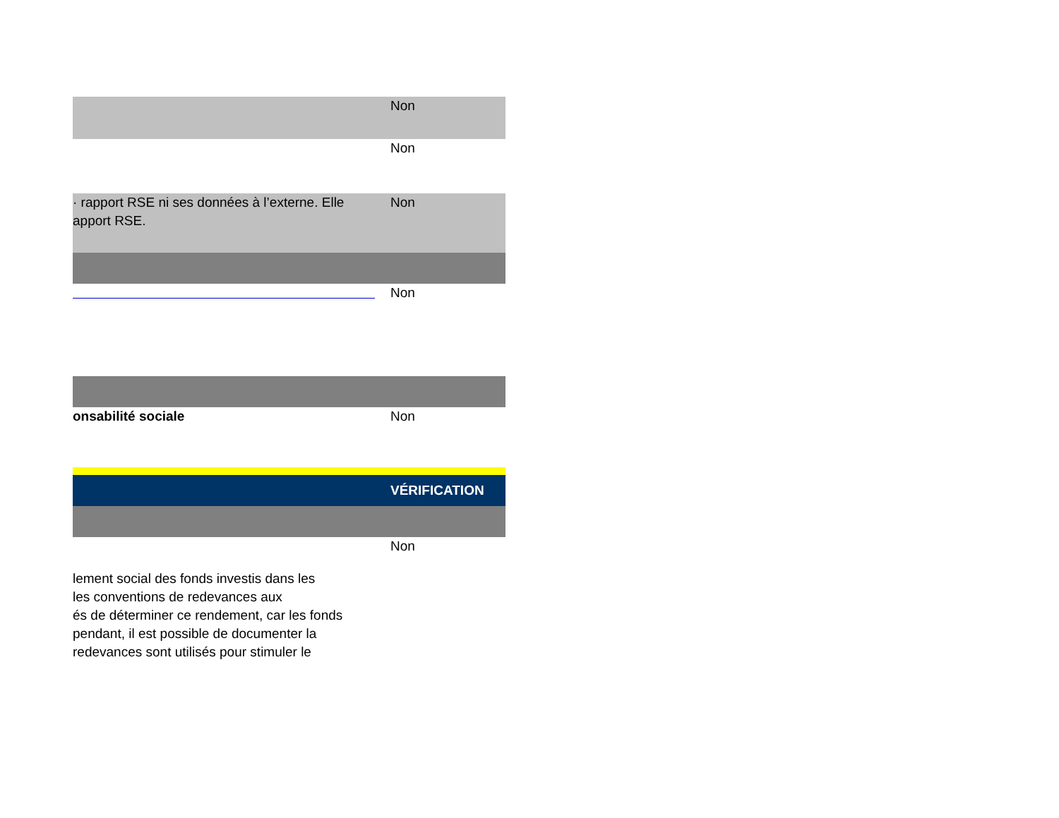| | Non |
| | Non |
| · rapport RSE ni ses données à l’externe. Elle apport RSE. | Non |
| | Non |
| onsabilité sociale | Non |
| | VÉRIFICATION |
| | Non |
| lement social des fonds investis dans les les conventions de redevances aux és de déterminer ce rendement, car les fonds pendant, il est possible de documenter la redevances sont utilisés pour stimuler le | |